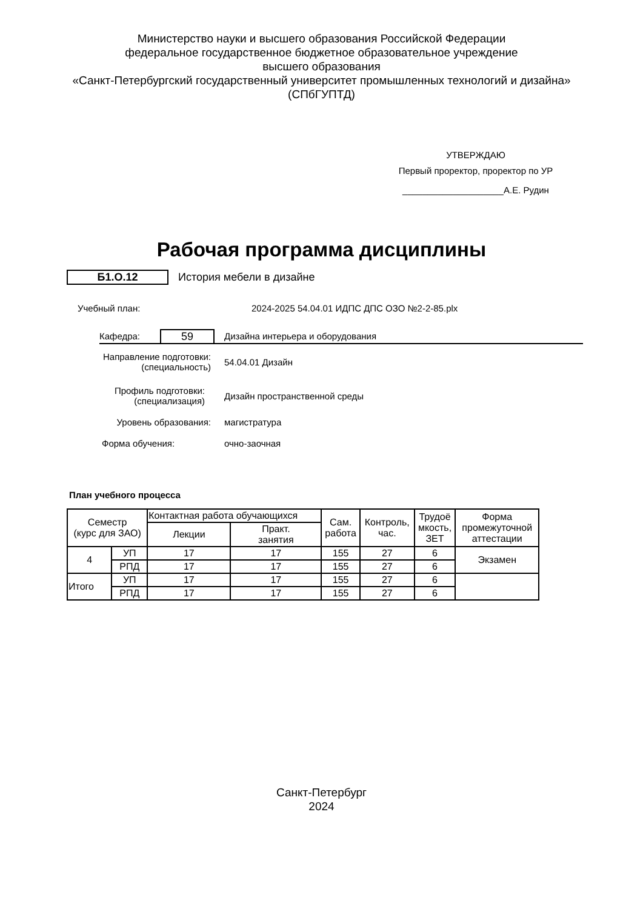Министерство науки и высшего образования Российской Федерации
федеральное государственное бюджетное образовательное учреждение
высшего образования
«Санкт-Петербургский государственный университет промышленных технологий и дизайна»
(СПбГУПТД)
УТВЕРЖДАЮ
Первый проректор, проректор по УР
____________________А.Е. Рудин
Рабочая программа дисциплины
Б1.О.12 История мебели в дизайне
Учебный план:
2024-2025 54.04.01 ИДПС ДПС ОЗО №2-2-85.plx
Кафедра:
59
Дизайна интерьера и оборудования
Направление подготовки:
(специальность)
54.04.01 Дизайн
Профиль подготовки:
(специализация)
Дизайн пространственной среды
Уровень образования: магистратура
Форма обучения: очно-заочная
План учебного процесса
| Семестр (курс для ЗАО) | | Контактная работа обучающихся | | Сам. работа | Контроль, час. | Трудоё мкость, ЗЕТ | Форма промежуточной аттестации |
| --- | --- | --- | --- | --- | --- | --- | --- |
| | | Лекции | Практ. занятия | | | | |
| 4 | УП | 17 | 17 | 155 | 27 | 6 | Экзамен |
| | РПД | 17 | 17 | 155 | 27 | 6 | |
| Итого | УП | 17 | 17 | 155 | 27 | 6 | |
| | РПД | 17 | 17 | 155 | 27 | 6 | |
Санкт-Петербург
2024